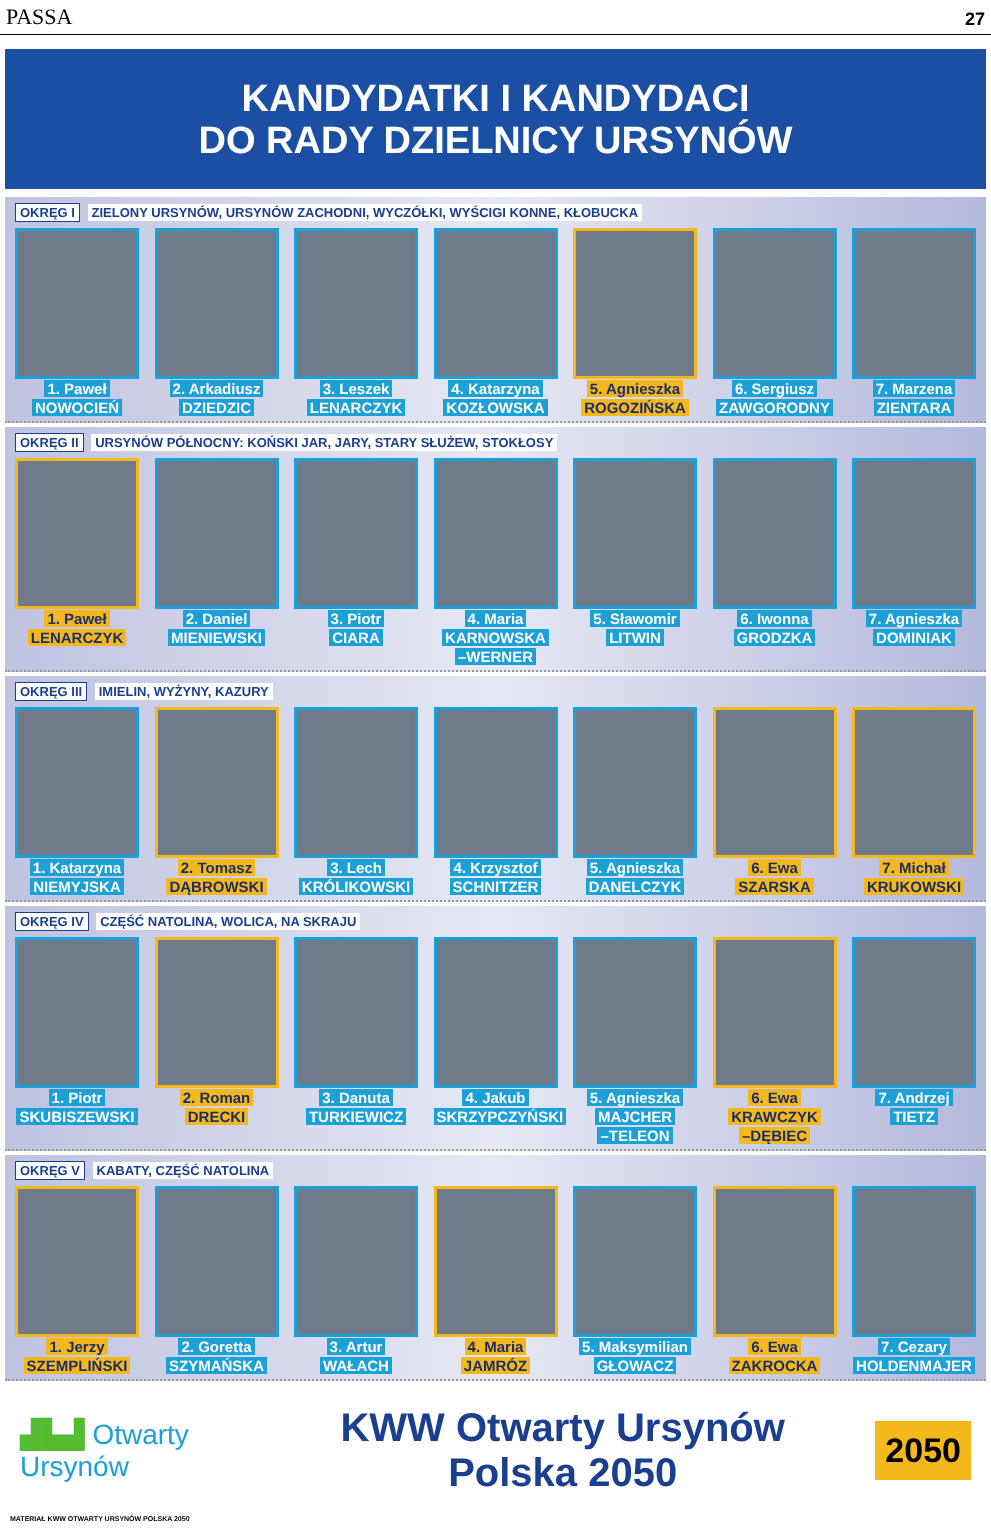PASSA 27
KANDYDATKI I KANDYDACI
DO RADY DZIELNICY URSYNÓW
OKRĘG I ZIELONY URSYNÓW, URSYNÓW ZACHODNI, WYCZÓŁKI, WYŚCIGI KONNE, KŁOBUCKA
1. Paweł
NOWOCIEŃ
2. Arkadiusz
DZIEDZIC
3. Leszek
LENARCZYK
4. Katarzyna
KOZŁOWSKA
5. Agnieszka
ROGOZIŃSKA
6. Sergiusz
ZAWGORODNY
7. Marzena
ZIENTARA
OKRĘG II URSYNÓW PÓŁNOCNY: KOŃSKI JAR, JARY, STARY SŁUŻEW, STOKŁOSY
1. Paweł
LENARCZYK
2. Daniel
MIENIEWSKI
3. Piotr
CIARA
4. Maria
KARNOWSKA
–WERNER
5. Sławomir
LITWIN
6. Iwonna
GRODZKA
7. Agnieszka
DOMINIAK
OKRĘG III IMIELIN, WYŻYNY, KAZURY
1. Katarzyna
NIEMYJSKA
2. Tomasz
DĄBROWSKI
3. Lech
KRÓLIKOWSKI
4. Krzysztof
SCHNITZER
5. Agnieszka
DANELCZYK
6. Ewa
SZARSKA
7. Michał
KRUKOWSKI
OKRĘG IV CZĘŚĆ NATOLINA, WOLICA, NA SKRAJU
1. Piotr
SKUBISZEWSKI
2. Roman
DRECKI
3. Danuta
TURKIEWICZ
4. Jakub
SKRZYPCZYŃSKI
5. Agnieszka
MAJCHER
–TELEON
6. Ewa
KRAWCZYK
–DĘBIEC
7. Andrzej
TIETZ
OKRĘG V KABATY, CZĘŚĆ NATOLINA
1. Jerzy
SZEMPLIŃSKI
2. Goretta
SZYMAŃSKA
3. Artur
WAŁACH
4. Maria
JAMRÓZ
5. Maksymilian
GŁOWACZ
6. Ewa
ZAKROCKA
7. Cezary
HOLDENMAJER
▟▙▟ Otwarty
Ursynów
KWW Otwarty Ursynów
Polska 2050
2050
MATERIAŁ KWW OTWARTY URSYNÓW POLSKA 2050